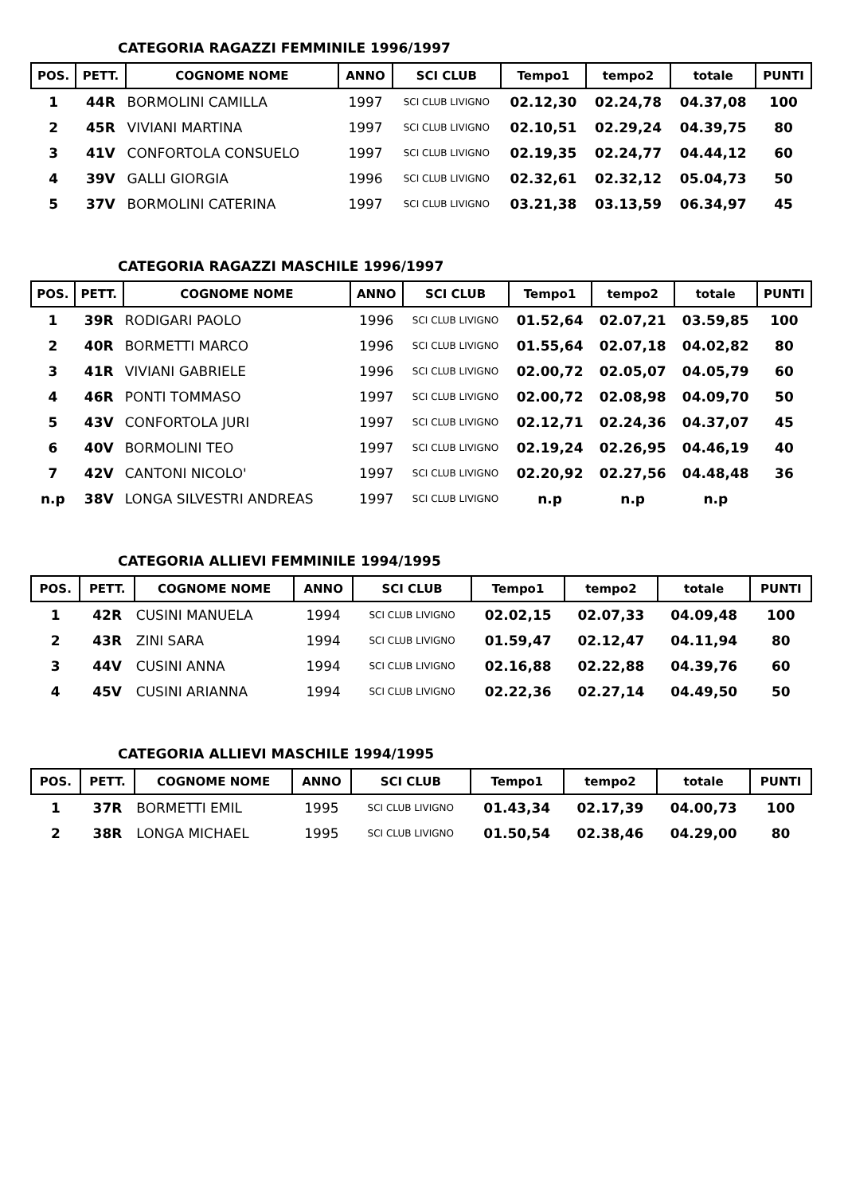CATEGORIA RAGAZZI FEMMINILE 1996/1997
| POS. | PETT. | COGNOME NOME | ANNO | SCI CLUB | Tempo1 | tempo2 | totale | PUNTI |
| --- | --- | --- | --- | --- | --- | --- | --- | --- |
| 1 | 44R | BORMOLINI CAMILLA | 1997 | SCI CLUB LIVIGNO | 02.12,30 | 02.24,78 | 04.37,08 | 100 |
| 2 | 45R | VIVIANI MARTINA | 1997 | SCI CLUB LIVIGNO | 02.10,51 | 02.29,24 | 04.39,75 | 80 |
| 3 | 41V | CONFORTOLA CONSUELO | 1997 | SCI CLUB LIVIGNO | 02.19,35 | 02.24,77 | 04.44,12 | 60 |
| 4 | 39V | GALLI GIORGIA | 1996 | SCI CLUB LIVIGNO | 02.32,61 | 02.32,12 | 05.04,73 | 50 |
| 5 | 37V | BORMOLINI CATERINA | 1997 | SCI CLUB LIVIGNO | 03.21,38 | 03.13,59 | 06.34,97 | 45 |
CATEGORIA RAGAZZI MASCHILE 1996/1997
| POS. | PETT. | COGNOME NOME | ANNO | SCI CLUB | Tempo1 | tempo2 | totale | PUNTI |
| --- | --- | --- | --- | --- | --- | --- | --- | --- |
| 1 | 39R | RODIGARI PAOLO | 1996 | SCI CLUB LIVIGNO | 01.52,64 | 02.07,21 | 03.59,85 | 100 |
| 2 | 40R | BORMETTI MARCO | 1996 | SCI CLUB LIVIGNO | 01.55,64 | 02.07,18 | 04.02,82 | 80 |
| 3 | 41R | VIVIANI GABRIELE | 1996 | SCI CLUB LIVIGNO | 02.00,72 | 02.05,07 | 04.05,79 | 60 |
| 4 | 46R | PONTI TOMMASO | 1997 | SCI CLUB LIVIGNO | 02.00,72 | 02.08,98 | 04.09,70 | 50 |
| 5 | 43V | CONFORTOLA JURI | 1997 | SCI CLUB LIVIGNO | 02.12,71 | 02.24,36 | 04.37,07 | 45 |
| 6 | 40V | BORMOLINI TEO | 1997 | SCI CLUB LIVIGNO | 02.19,24 | 02.26,95 | 04.46,19 | 40 |
| 7 | 42V | CANTONI NICOLO' | 1997 | SCI CLUB LIVIGNO | 02.20,92 | 02.27,56 | 04.48,48 | 36 |
| n.p | 38V | LONGA SILVESTRI ANDREAS | 1997 | SCI CLUB LIVIGNO | n.p | n.p | n.p | |
CATEGORIA ALLIEVI FEMMINILE 1994/1995
| POS. | PETT. | COGNOME NOME | ANNO | SCI CLUB | Tempo1 | tempo2 | totale | PUNTI |
| --- | --- | --- | --- | --- | --- | --- | --- | --- |
| 1 | 42R | CUSINI MANUELA | 1994 | SCI CLUB LIVIGNO | 02.02,15 | 02.07,33 | 04.09,48 | 100 |
| 2 | 43R | ZINI SARA | 1994 | SCI CLUB LIVIGNO | 01.59,47 | 02.12,47 | 04.11,94 | 80 |
| 3 | 44V | CUSINI ANNA | 1994 | SCI CLUB LIVIGNO | 02.16,88 | 02.22,88 | 04.39,76 | 60 |
| 4 | 45V | CUSINI ARIANNA | 1994 | SCI CLUB LIVIGNO | 02.22,36 | 02.27,14 | 04.49,50 | 50 |
CATEGORIA ALLIEVI MASCHILE 1994/1995
| POS. | PETT. | COGNOME NOME | ANNO | SCI CLUB | Tempo1 | tempo2 | totale | PUNTI |
| --- | --- | --- | --- | --- | --- | --- | --- | --- |
| 1 | 37R | BORMETTI EMIL | 1995 | SCI CLUB LIVIGNO | 01.43,34 | 02.17,39 | 04.00,73 | 100 |
| 2 | 38R | LONGA MICHAEL | 1995 | SCI CLUB LIVIGNO | 01.50,54 | 02.38,46 | 04.29,00 | 80 |